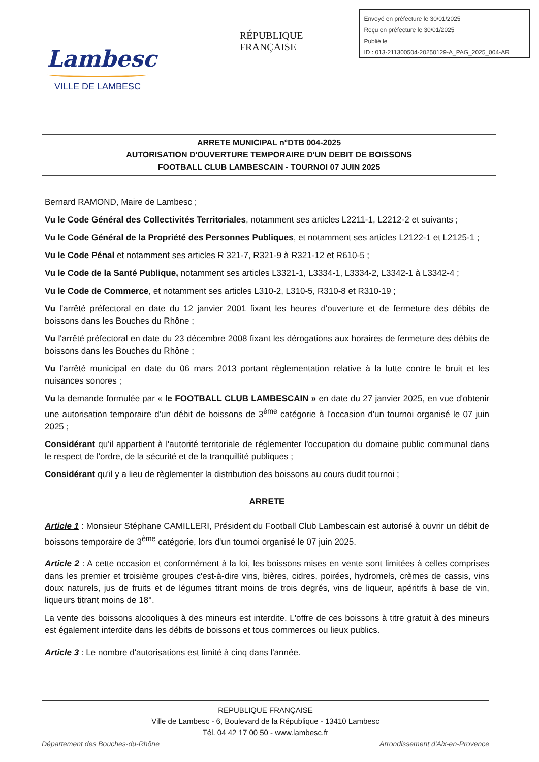Lambesc
VILLE DE LAMBESC
RÉPUBLIQUE FRANÇAISE
Envoyé en préfecture le 30/01/2025
Reçu en préfecture le 30/01/2025
Publié le
ID : 013-211300504-20250129-A_PAG_2025_004-AR
ARRETE MUNICIPAL n°DTB 004-2025
AUTORISATION D'OUVERTURE TEMPORAIRE D'UN DEBIT DE BOISSONS
FOOTBALL CLUB LAMBESCAIN - TOURNOI 07 JUIN 2025
Bernard RAMOND, Maire de Lambesc ;
Vu le Code Général des Collectivités Territoriales, notamment ses articles L2211-1, L2212-2 et suivants ;
Vu le Code Général de la Propriété des Personnes Publiques, et notamment ses articles L2122-1 et L2125-1 ;
Vu le Code Pénal et notamment ses articles R 321-7, R321-9 à R321-12 et R610-5 ;
Vu le Code de la Santé Publique, notamment ses articles L3321-1, L3334-1, L3334-2, L3342-1 à L3342-4 ;
Vu le Code de Commerce, et notamment ses articles L310-2, L310-5, R310-8 et R310-19 ;
Vu l'arrêté préfectoral en date du 12 janvier 2001 fixant les heures d'ouverture et de fermeture des débits de boissons dans les Bouches du Rhône ;
Vu l'arrêté préfectoral en date du 23 décembre 2008 fixant les dérogations aux horaires de fermeture des débits de boissons dans les Bouches du Rhône ;
Vu l'arrêté municipal en date du 06 mars 2013 portant règlementation relative à la lutte contre le bruit et les nuisances sonores ;
Vu la demande formulée par « le FOOTBALL CLUB LAMBESCAIN » en date du 27 janvier 2025, en vue d'obtenir une autorisation temporaire d'un débit de boissons de 3<sup>ème</sup> catégorie à l'occasion d'un tournoi organisé le 07 juin 2025 ;
Considérant qu'il appartient à l'autorité territoriale de réglementer l'occupation du domaine public communal dans le respect de l'ordre, de la sécurité et de la tranquillité publiques ;
Considérant qu'il y a lieu de règlementer la distribution des boissons au cours dudit tournoi ;
ARRETE
Article 1 : Monsieur Stéphane CAMILLERI, Président du Football Club Lambescain est autorisé à ouvrir un débit de boissons temporaire de 3<sup>ème</sup> catégorie, lors d'un tournoi organisé le 07 juin 2025.
Article 2 : A cette occasion et conformément à la loi, les boissons mises en vente sont limitées à celles comprises dans les premier et troisième groupes c'est-à-dire vins, bières, cidres, poirées, hydromels, crèmes de cassis, vins doux naturels, jus de fruits et de légumes titrant moins de trois degrés, vins de liqueur, apéritifs à base de vin, liqueurs titrant moins de 18°.
La vente des boissons alcooliques à des mineurs est interdite. L'offre de ces boissons à titre gratuit à des mineurs est également interdite dans les débits de boissons et tous commerces ou lieux publics.
Article 3 : Le nombre d'autorisations est limité à cinq dans l'année.
REPUBLIQUE FRANÇAISE
Ville de Lambesc - 6, Boulevard de la République - 13410 Lambesc
Tél. 04 42 17 00 50 - www.lambesc.fr
Département des Bouches-du-Rhône Arrondissement d'Aix-en-Provence